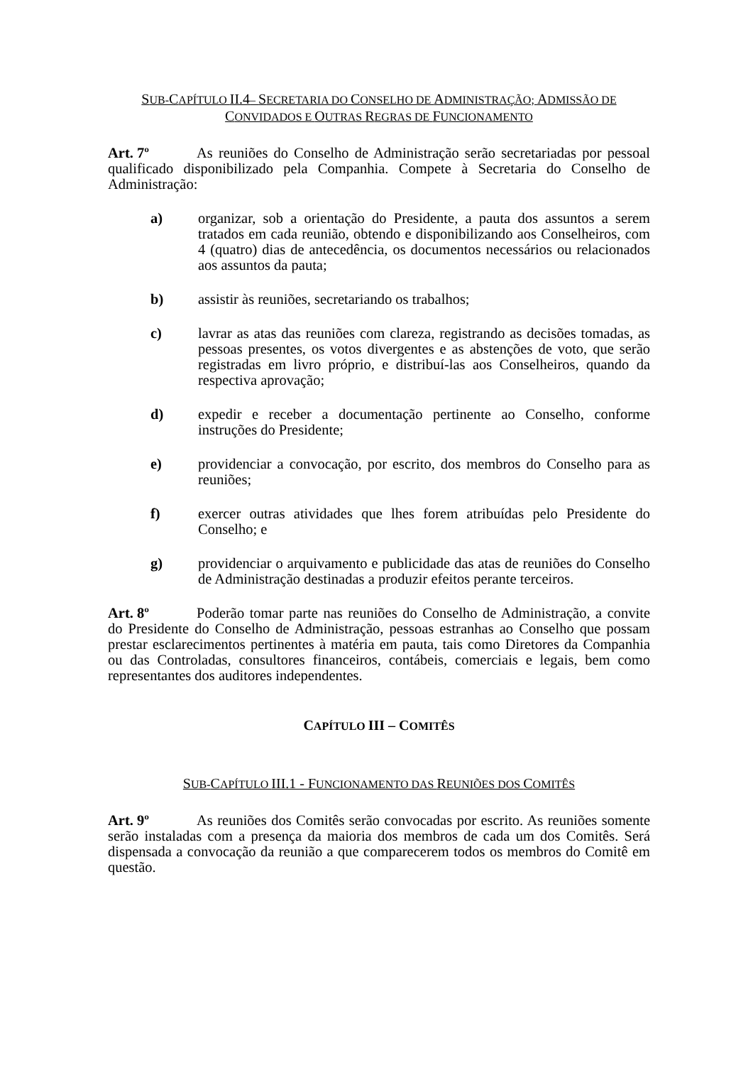SUB-CAPÍTULO II.4– SECRETARIA DO CONSELHO DE ADMINISTRAÇÃO; ADMISSÃO DE
CONVIDADOS E OUTRAS REGRAS DE FUNCIONAMENTO
Art. 7º As reuniões do Conselho de Administração serão secretariadas por pessoal qualificado disponibilizado pela Companhia. Compete à Secretaria do Conselho de Administração:
a) organizar, sob a orientação do Presidente, a pauta dos assuntos a serem tratados em cada reunião, obtendo e disponibilizando aos Conselheiros, com 4 (quatro) dias de antecedência, os documentos necessários ou relacionados aos assuntos da pauta;
b) assistir às reuniões, secretariando os trabalhos;
c) lavrar as atas das reuniões com clareza, registrando as decisões tomadas, as pessoas presentes, os votos divergentes e as abstenções de voto, que serão registradas em livro próprio, e distribuí-las aos Conselheiros, quando da respectiva aprovação;
d) expedir e receber a documentação pertinente ao Conselho, conforme instruções do Presidente;
e) providenciar a convocação, por escrito, dos membros do Conselho para as reuniões;
f) exercer outras atividades que lhes forem atribuídas pelo Presidente do Conselho; e
g) providenciar o arquivamento e publicidade das atas de reuniões do Conselho de Administração destinadas a produzir efeitos perante terceiros.
Art. 8º Poderão tomar parte nas reuniões do Conselho de Administração, a convite do Presidente do Conselho de Administração, pessoas estranhas ao Conselho que possam prestar esclarecimentos pertinentes à matéria em pauta, tais como Diretores da Companhia ou das Controladas, consultores financeiros, contábeis, comerciais e legais, bem como representantes dos auditores independentes.
CAPÍTULO III – COMITÊS
SUB-CAPÍTULO III.1 - FUNCIONAMENTO DAS REUNIÕES DOS COMITÊS
Art. 9º As reuniões dos Comitês serão convocadas por escrito. As reuniões somente serão instaladas com a presença da maioria dos membros de cada um dos Comitês. Será dispensada a convocação da reunião a que comparecerem todos os membros do Comitê em questão.